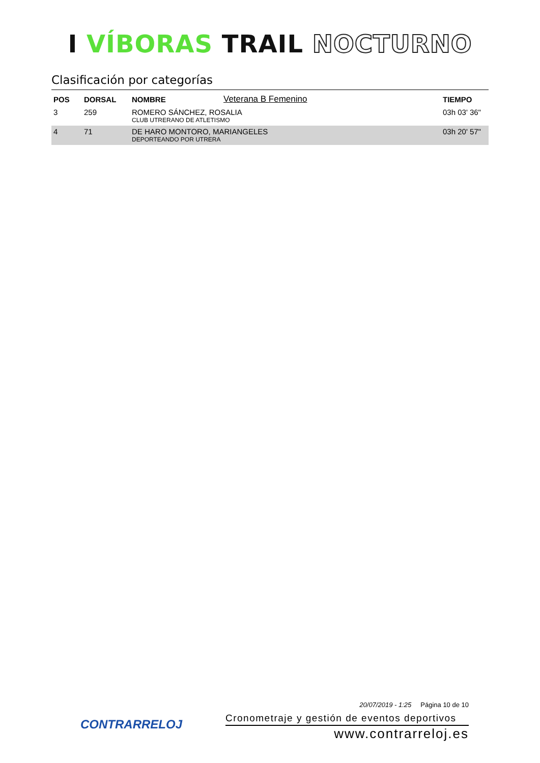I VÍBORAS TRAIL NOCTURNO
Clasificación por categorías
| POS | DORSAL | NOMBRE | Veterana B Femenino | TIEMPO |
| --- | --- | --- | --- | --- |
| 3 | 259 | ROMERO SÁNCHEZ, ROSALIA CLUB UTRERANO DE ATLETISMO | | 03h 03' 36" |
| 4 | 71 | DE HARO MONTORO, MARIANGELES DEPORTEANDO POR UTRERA | | 03h 20' 57" |
CONTRARRELOJ
20/07/2019 - 1:25 Página 10 de 10
Cronometraje y gestión de eventos deportivos
www.contrarreloj.es